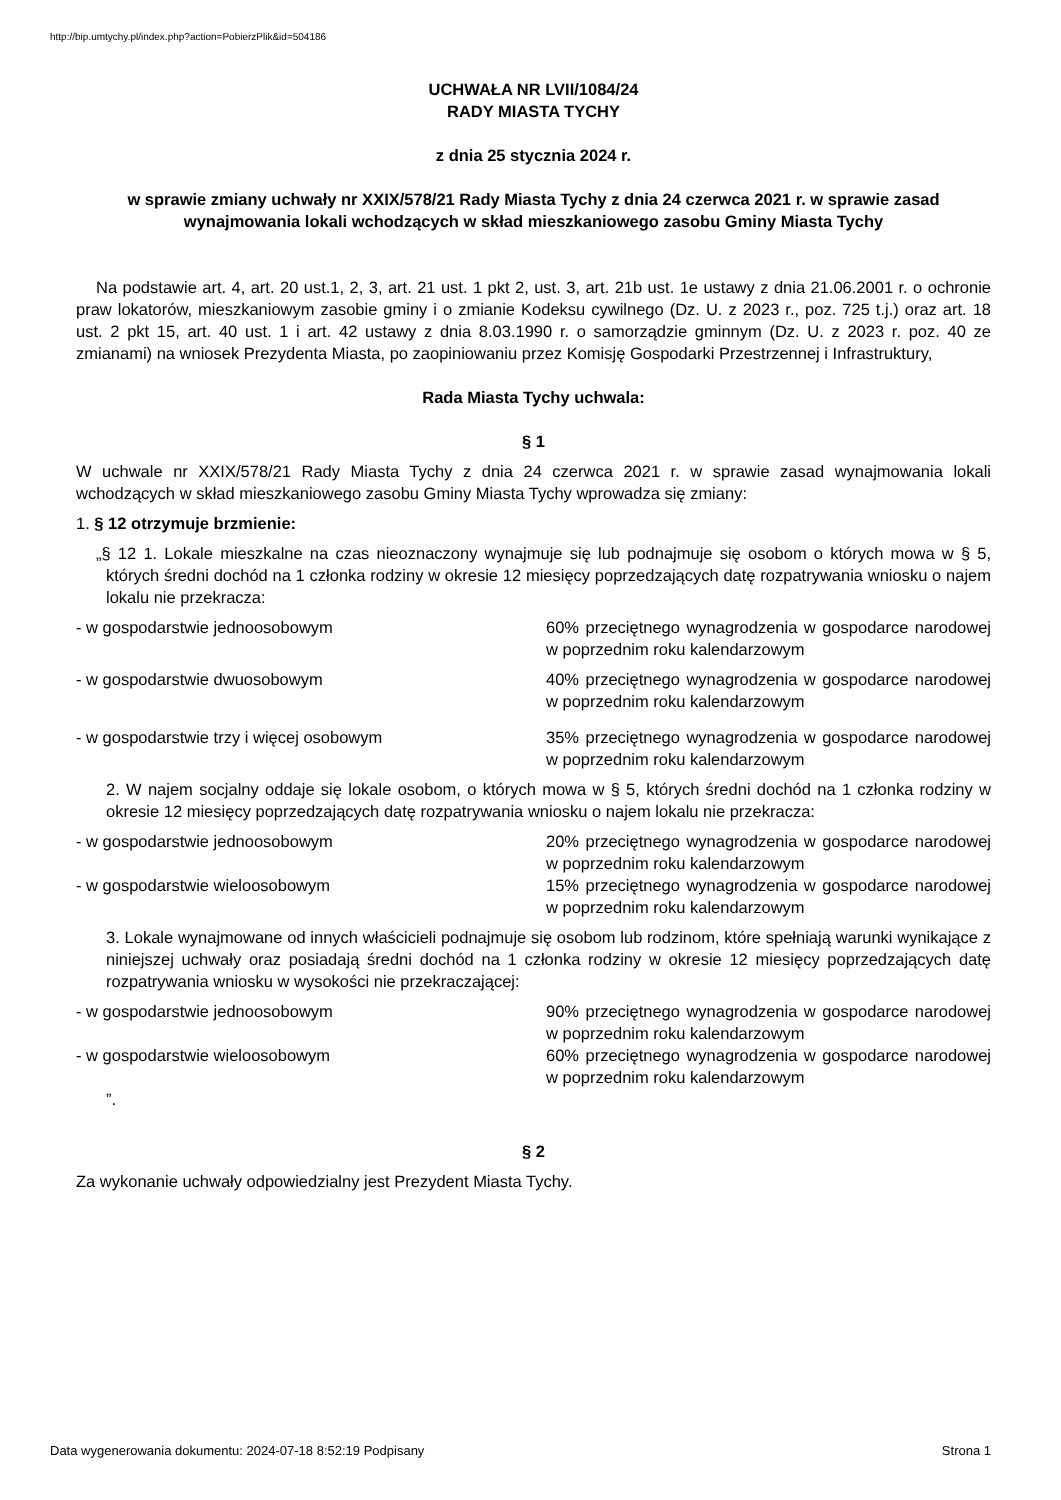http://bip.umtychy.pl/index.php?action=PobierzPlik&id=504186
UCHWAŁA NR LVII/1084/24
RADY MIASTA TYCHY
z dnia 25 stycznia 2024 r.
w sprawie zmiany uchwały nr XXIX/578/21 Rady Miasta Tychy z dnia 24 czerwca 2021 r. w sprawie zasad wynajmowania lokali wchodzących w skład mieszkaniowego zasobu Gminy Miasta Tychy
Na podstawie art. 4, art. 20 ust.1, 2, 3, art. 21 ust. 1 pkt 2, ust. 3, art. 21b ust. 1e ustawy z dnia 21.06.2001 r. o ochronie praw lokatorów, mieszkaniowym zasobie gminy i o zmianie Kodeksu cywilnego (Dz. U. z 2023 r., poz. 725 t.j.) oraz art. 18 ust. 2 pkt 15, art. 40 ust. 1 i art. 42 ustawy z dnia 8.03.1990 r. o samorządzie gminnym (Dz. U. z 2023 r. poz. 40 ze zmianami) na wniosek Prezydenta Miasta, po zaopiniowaniu przez Komisję Gospodarki Przestrzennej i Infrastruktury,
Rada Miasta Tychy uchwala:
§ 1
W uchwale nr XXIX/578/21 Rady Miasta Tychy z dnia 24 czerwca 2021 r. w sprawie zasad wynajmowania lokali wchodzących w skład mieszkaniowego zasobu Gminy Miasta Tychy wprowadza się zmiany:
1. § 12 otrzymuje brzmienie:
„§ 12 1. Lokale mieszkalne na czas nieoznaczony wynajmuje się lub podnajmuje się osobom o których mowa w § 5, których średni dochód na 1 członka rodziny w okresie 12 miesięcy poprzedzających datę rozpatrywania wniosku o najem lokalu nie przekracza:
- w gospodarstwie jednoosobowym 60% przeciętnego wynagrodzenia w gospodarce narodowej w poprzednim roku kalendarzowym
- w gospodarstwie dwuosobowym 40% przeciętnego wynagrodzenia w gospodarce narodowej w poprzednim roku kalendarzowym
- w gospodarstwie trzy i więcej osobowym 35% przeciętnego wynagrodzenia w gospodarce narodowej w poprzednim roku kalendarzowym
2. W najem socjalny oddaje się lokale osobom, o których mowa w § 5, których średni dochód na 1 członka rodziny w okresie 12 miesięcy poprzedzających datę rozpatrywania wniosku o najem lokalu nie przekracza:
- w gospodarstwie jednoosobowym 20% przeciętnego wynagrodzenia w gospodarce narodowej w poprzednim roku kalendarzowym
- w gospodarstwie wieloosobowym 15% przeciętnego wynagrodzenia w gospodarce narodowej w poprzednim roku kalendarzowym
3. Lokale wynajmowane od innych właścicieli podnajmuje się osobom lub rodzinom, które spełniają warunki wynikające z niniejszej uchwały oraz posiadają średni dochód na 1 członka rodziny w okresie 12 miesięcy poprzedzających datę rozpatrywania wniosku w wysokości nie przekraczającej:
- w gospodarstwie jednoosobowym 90% przeciętnego wynagrodzenia w gospodarce narodowej w poprzednim roku kalendarzowym
- w gospodarstwie wieloosobowym 60% przeciętnego wynagrodzenia w gospodarce narodowej w poprzednim roku kalendarzowym
”.
§ 2
Za wykonanie uchwały odpowiedzialny jest Prezydent Miasta Tychy.
Data wygenerowania dokumentu: 2024-07-18 8:52:19 Podpisany
Strona 1